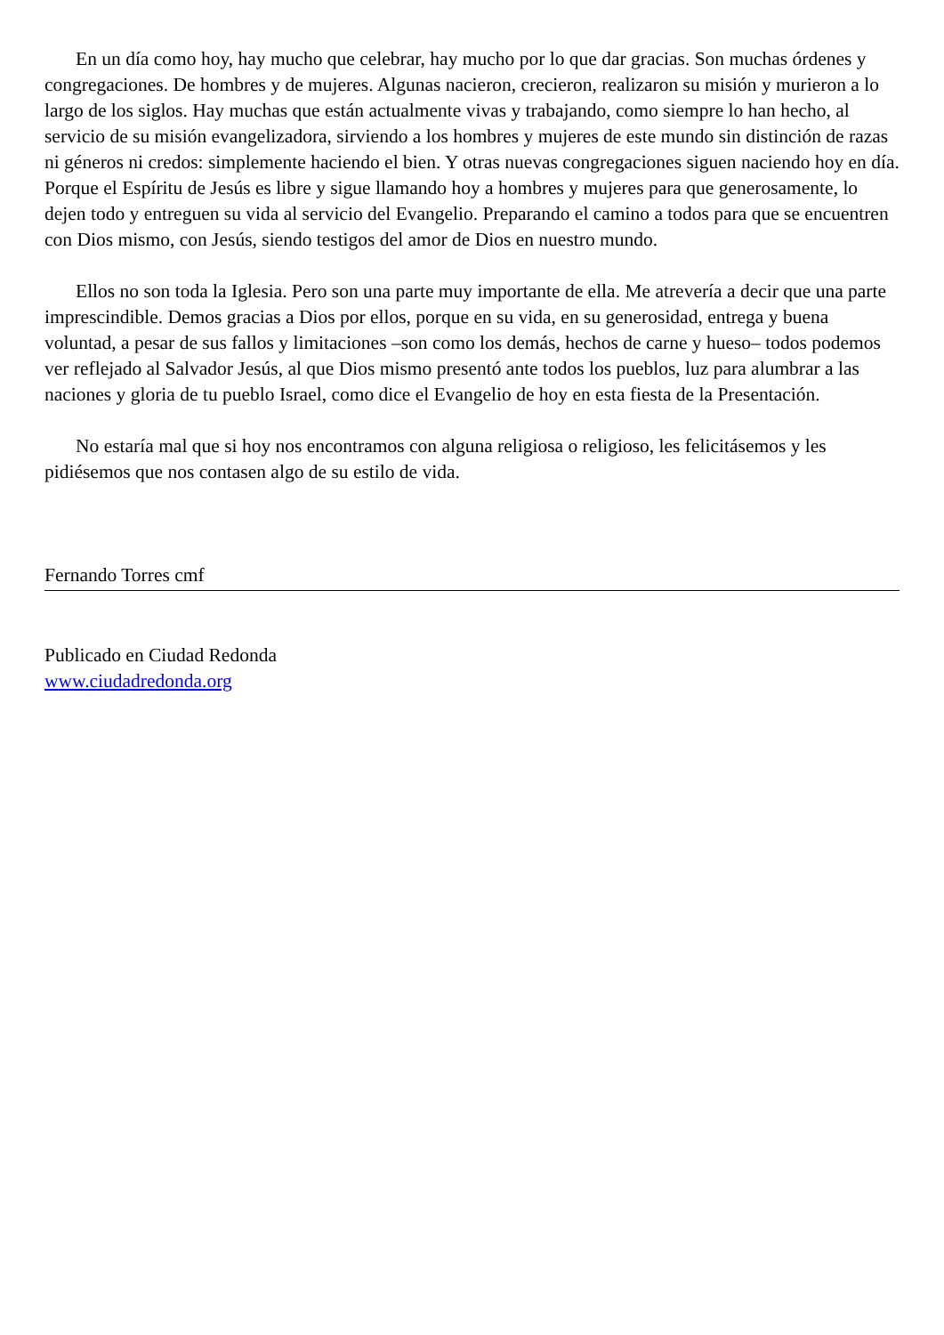En un día como hoy, hay mucho que celebrar, hay mucho por lo que dar gracias. Son muchas órdenes y congregaciones. De hombres y de mujeres. Algunas nacieron, crecieron, realizaron su misión y murieron a lo largo de los siglos. Hay muchas que están actualmente vivas y trabajando, como siempre lo han hecho, al servicio de su misión evangelizadora, sirviendo a los hombres y mujeres de este mundo sin distinción de razas ni géneros ni credos: simplemente haciendo el bien. Y otras nuevas congregaciones siguen naciendo hoy en día. Porque el Espíritu de Jesús es libre y sigue llamando hoy a hombres y mujeres para que generosamente, lo dejen todo y entreguen su vida al servicio del Evangelio. Preparando el camino a todos para que se encuentren con Dios mismo, con Jesús, siendo testigos del amor de Dios en nuestro mundo.
Ellos no son toda la Iglesia. Pero son una parte muy importante de ella. Me atrevería a decir que una parte imprescindible. Demos gracias a Dios por ellos, porque en su vida, en su generosidad, entrega y buena voluntad, a pesar de sus fallos y limitaciones –son como los demás, hechos de carne y hueso– todos podemos ver reflejado al Salvador Jesús, al que Dios mismo presentó ante todos los pueblos, luz para alumbrar a las naciones y gloria de tu pueblo Israel, como dice el Evangelio de hoy en esta fiesta de la Presentación.
No estaría mal que si hoy nos encontramos con alguna religiosa o religioso, les felicitásemos y les pidiésemos que nos contasen algo de su estilo de vida.
Fernando Torres cmf
Publicado en Ciudad Redonda
www.ciudadredonda.org